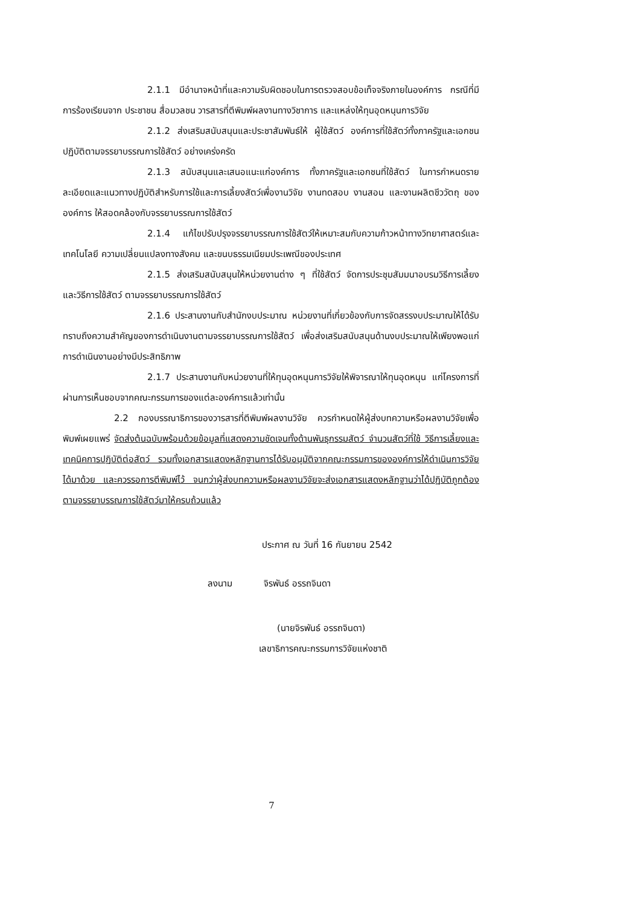2.1.1 มีอำนาจหน้าที่และความรับผิดชอบในการตรวจสอบข้อเท็จจริงภายในองค์การ กรณีที่มีการร้องเรียนจาก ประชาชน สื่อมวลชน วารสารที่ตีพิมพ์ผลงานทางวิชาการ และแหล่งให้ทุนอุดหนุนการวิจัย
2.1.2 ส่งเสริมสนับสนุนและประชาสัมพันธ์ให้ ผู้ใช้สัตว์ องค์การที่ใช้สัตว์ทั้งภาครัฐและเอกชน ปฏิบัติตามจรรยาบรรณการใช้สัตว์ อย่างเคร่งครัด
2.1.3 สนับสนุนและเสนอแนะแก่องค์การ ทั้งภาครัฐและเอกชนที่ใช้สัตว์ ในการกำหนดรายละเอียดและแนวทางปฏิบัติสำหรับการใช้และการเลี้ยงสัตว์เพื่องานวิจัย งานทดสอบ งานสอน และงานผลิตชีววัตถุ ขององค์การ ให้สอดคล้องกับจรรยาบรรณการใช้สัตว์
2.1.4 แก้ไขปรับปรุงจรรยาบรรณการใช้สัตว์ให้เหมาะสมกับความก้าวหน้าทางวิทยาศาสตร์และเทคโนโลยี ความเปลี่ยนแปลงทางสังคม และขนบธรรมเนียมประเพณีของประเทศ
2.1.5 ส่งเสริมสนับสนุนให้หน่วยงานต่าง ๆ ที่ใช้สัตว์ จัดการประชุมสัมมนาอบรมวิธีการเลี้ยงและวิธีการใช้สัตว์ ตามจรรยาบรรณการใช้สัตว์
2.1.6 ประสานงานกับสำนักงบประมาณ หน่วยงานที่เกี่ยวข้องกับการจัดสรรงบประมาณให้ได้รับทราบถึงความสำคัญของการดำเนินงานตามจรรยาบรรณการใช้สัตว์ เพื่อส่งเสริมสนับสนุนด้านงบประมาณให้เพียงพอแก่การดำเนินงานอย่างมีประสิทธิภาพ
2.1.7 ประสานงานกับหน่วยงานที่ให้ทุนอุดหนุนการวิจัยให้พิจารณาให้ทุนอุดหนุน แก่โครงการที่ผ่านการเห็นชอบจากคณะกรรมการของแต่ละองค์การแล้วเท่านั้น
2.2 กองบรรณาธิการของวารสารที่ตีพิมพ์ผลงานวิจัย ควรกำหนดให้ผู้ส่งบทความหรือผลงานวิจัยเพื่อพิมพ์เผยแพร่ จัดส่งต้นฉบับพร้อมด้วยข้อมูลที่แสดงความชัดเจนทั้งด้านพันธุกรรมสัตว์ จำนวนสัตว์ที่ใช้ วิธีการเลี้ยงและเทคนิคการปฏิบัติต่อสัตว์ รวมทั้งเอกสารแสดงหลักฐานการได้รับอนุมัติจากคณะกรรมการขององค์การให้ดำเนินการวิจัยได้มาด้วย และควรรอการตีพิมพ์ไว้ จนกว่าผู้ส่งบทความหรือผลงานวิจัยจะส่งเอกสารแสดงหลักฐานว่าได้ปฏิบัติถูกต้องตามจรรยาบรรณการใช้สัตว์มาให้ครบถ้วนแล้ว
ประกาศ ณ วันที่ 16 กันยายน 2542
ลงนาม จิรพันธ์ อรรถจินดา
(นายจิรพันธ์ อรรถจินดา)
เลขาธิการคณะกรรมการวิจัยแห่งชาติ
7